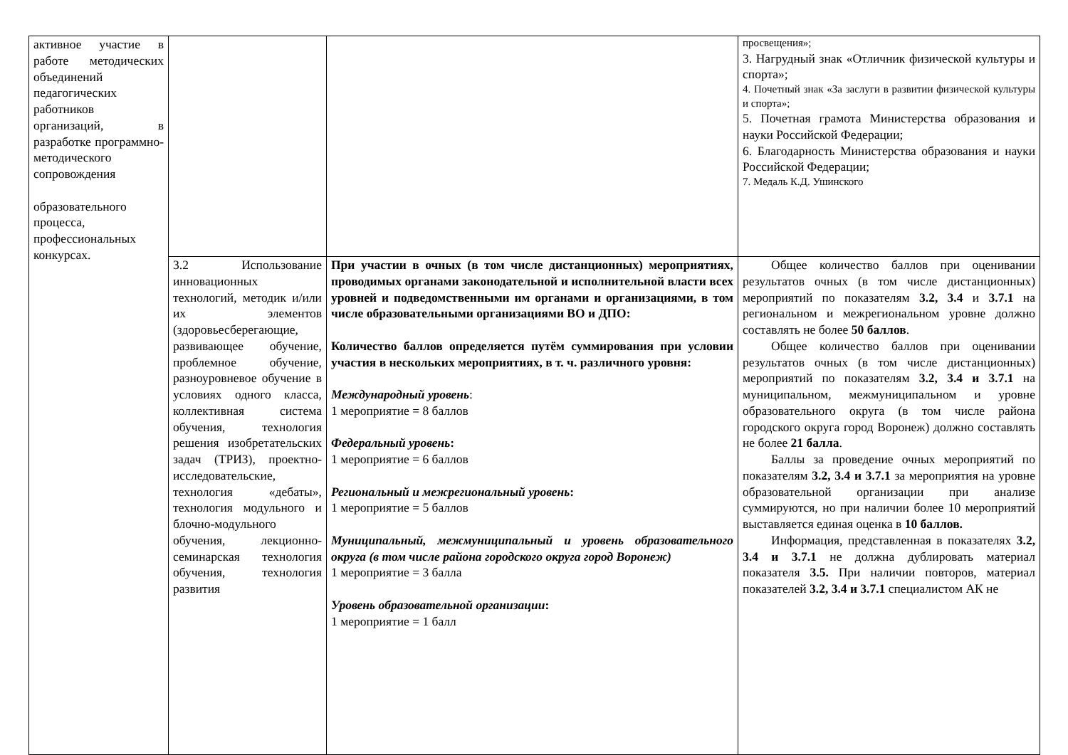| активное участие в работе методических объединений педагогических работников организаций, в разработке программно-методического сопровождения образовательного процесса, профессиональных конкурсах. | | | просвещения»; 3. Нагрудный знак «Отличник физической культуры и спорта»; 4. Почетный знак «За заслуги в развитии физической культуры и спорта»; 5. Почетная грамота Министерства образования и науки Российской Федерации; 6. Благодарность Министерства образования и науки Российской Федерации; 7. Медаль К.Д. Ушинского |
| | 3.2 Использование инновационных технологий, методик и/или их элементов (здоровьесберегающие, развивающее обучение, проблемное обучение, разноуровневое обучение в условиях одного класса, коллективная система обучения, технология решения изобретательских задач (ТРИЗ), проектно-исследовательские, технология «дебаты», технология модульного и блочно-модульного обучения, лекционно-семинарская технология обучения, технология развития | При участии в очных (в том числе дистанционных) мероприятиях, проводимых органами законодательной и исполнительной власти всех уровней и подведомственными им органами и организациями, в том числе образовательными организациями ВО и ДПО: Количество баллов определяется путём суммирования при условии участия в нескольких мероприятиях, в т. ч. различного уровня: Международный уровень : 1 мероприятие = 8 баллов Федеральный уровень : 1 мероприятие = 6 баллов Региональный и межрегиональный уровень : 1 мероприятие = 5 баллов Муниципальный, межмуниципальный и уровень образовательного округа (в том числе района городского округа город Воронеж) 1 мероприятие = 3 балла Уровень образовательной организации : 1 мероприятие = 1 балл | Общее количество баллов при оценивании результатов очных (в том числе дистанционных) мероприятий по показателям 3.2, 3.4 и 3.7.1 на региональном и межрегиональном уровне должно составлять не более 50 баллов . Общее количество баллов при оценивании результатов очных (в том числе дистанционных) мероприятий по показателям 3.2, 3.4 и 3.7.1 на муниципальном, межмуниципальном и уровне образовательного округа (в том числе района городского округа город Воронеж) должно составлять не более 21 балла . Баллы за проведение очных мероприятий по показателям 3.2, 3.4 и 3.7.1 за мероприятия на уровне образовательной организации при анализе суммируются, но при наличии более 10 мероприятий выставляется единая оценка в 10 баллов. Информация, представленная в показателях 3.2, 3.4 и 3.7.1 не должна дублировать материал показателя 3.5. При наличии повторов, материал показателей 3.2, 3.4 и 3.7.1 специалистом АК не |